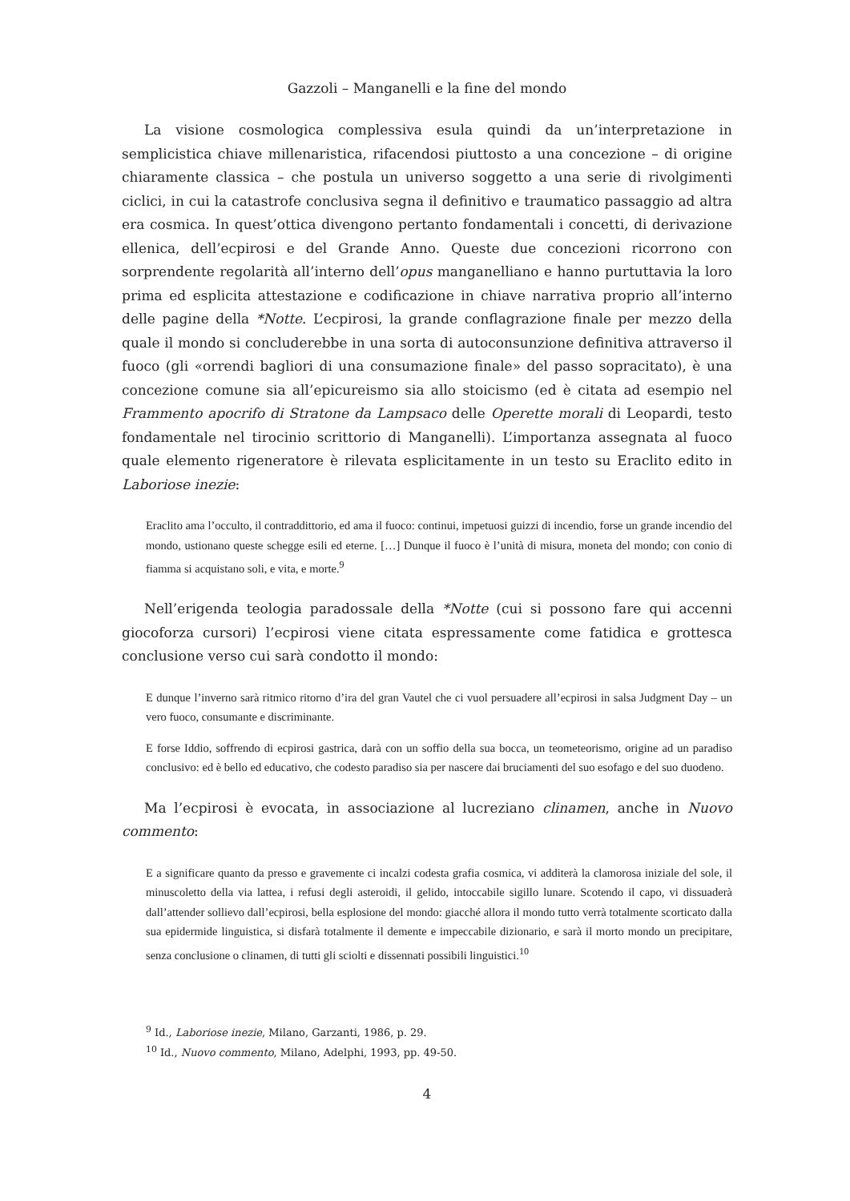Gazzoli – Manganelli e la fine del mondo
La visione cosmologica complessiva esula quindi da un’interpretazione in semplicistica chiave millenaristica, rifacendosi piuttosto a una concezione – di origine chiaramente classica – che postula un universo soggetto a una serie di rivolgimenti ciclici, in cui la catastrofe conclusiva segna il definitivo e traumatico passaggio ad altra era cosmica. In quest’ottica divengono pertanto fondamentali i concetti, di derivazione ellenica, dell’ecpirosi e del Grande Anno. Queste due concezioni ricorrono con sorprendente regolarità all’interno dell’opus manganelliano e hanno purtuttavia la loro prima ed esplicita attestazione e codificazione in chiave narrativa proprio all’interno delle pagine della *Notte. L’ecpirosi, la grande conflagrazione finale per mezzo della quale il mondo si concluderebbe in una sorta di autoconsunzione definitiva attraverso il fuoco (gli «orrendi bagliori di una consumazione finale» del passo sopracitato), è una concezione comune sia all’epicureismo sia allo stoicismo (ed è citata ad esempio nel Frammento apocrifo di Stratone da Lampsaco delle Operette morali di Leopardi, testo fondamentale nel tirocinio scrittorio di Manganelli). L’importanza assegnata al fuoco quale elemento rigeneratore è rilevata esplicitamente in un testo su Eraclito edito in Laboriose inezie:
Eraclito ama l’occulto, il contraddittorio, ed ama il fuoco: continui, impetuosi guizzi di incendio, forse un grande incendio del mondo, ustionano queste schegge esili ed eterne. […] Dunque il fuoco è l’unità di misura, moneta del mondo; con conio di fiamma si acquistano soli, e vita, e morte.<sup>9</sup>
Nell’erigenda teologia paradossale della *Notte (cui si possono fare qui accenni giocoforza cursori) l’ecpirosi viene citata espressamente come fatidica e grottesca conclusione verso cui sarà condotto il mondo:
E dunque l’inverno sarà ritmico ritorno d’ira del gran Vautel che ci vuol persuadere all’ecpirosi in salsa Judgment Day – un vero fuoco, consumante e discriminante.
E forse Iddio, soffrendo di ecpirosi gastrica, darà con un soffio della sua bocca, un teometeorismo, origine ad un paradiso conclusivo: ed è bello ed educativo, che codesto paradiso sia per nascere dai bruciamenti del suo esofago e del suo duodeno.
Ma l’ecpirosi è evocata, in associazione al lucreziano clinamen, anche in Nuovo commento:
E a significare quanto da presso e gravemente ci incalzi codesta grafia cosmica, vi additerà la clamorosa iniziale del sole, il minuscoletto della via lattea, i refusi degli asteroidi, il gelido, intoccabile sigillo lunare. Scotendo il capo, vi dissuaderà dall’attender sollievo dall’ecpirosi, bella esplosione del mondo: giacché allora il mondo tutto verrà totalmente scorticato dalla sua epidermide linguistica, si disfarà totalmente il demente e impeccabile dizionario, e sarà il morto mondo un precipitare, senza conclusione o clinamen, di tutti gli sciolti e dissennati possibili linguistici.<sup>10</sup>
<sup>9</sup> Id., Laboriose inezie, Milano, Garzanti, 1986, p. 29.
<sup>10</sup> Id., Nuovo commento, Milano, Adelphi, 1993, pp. 49-50.
4